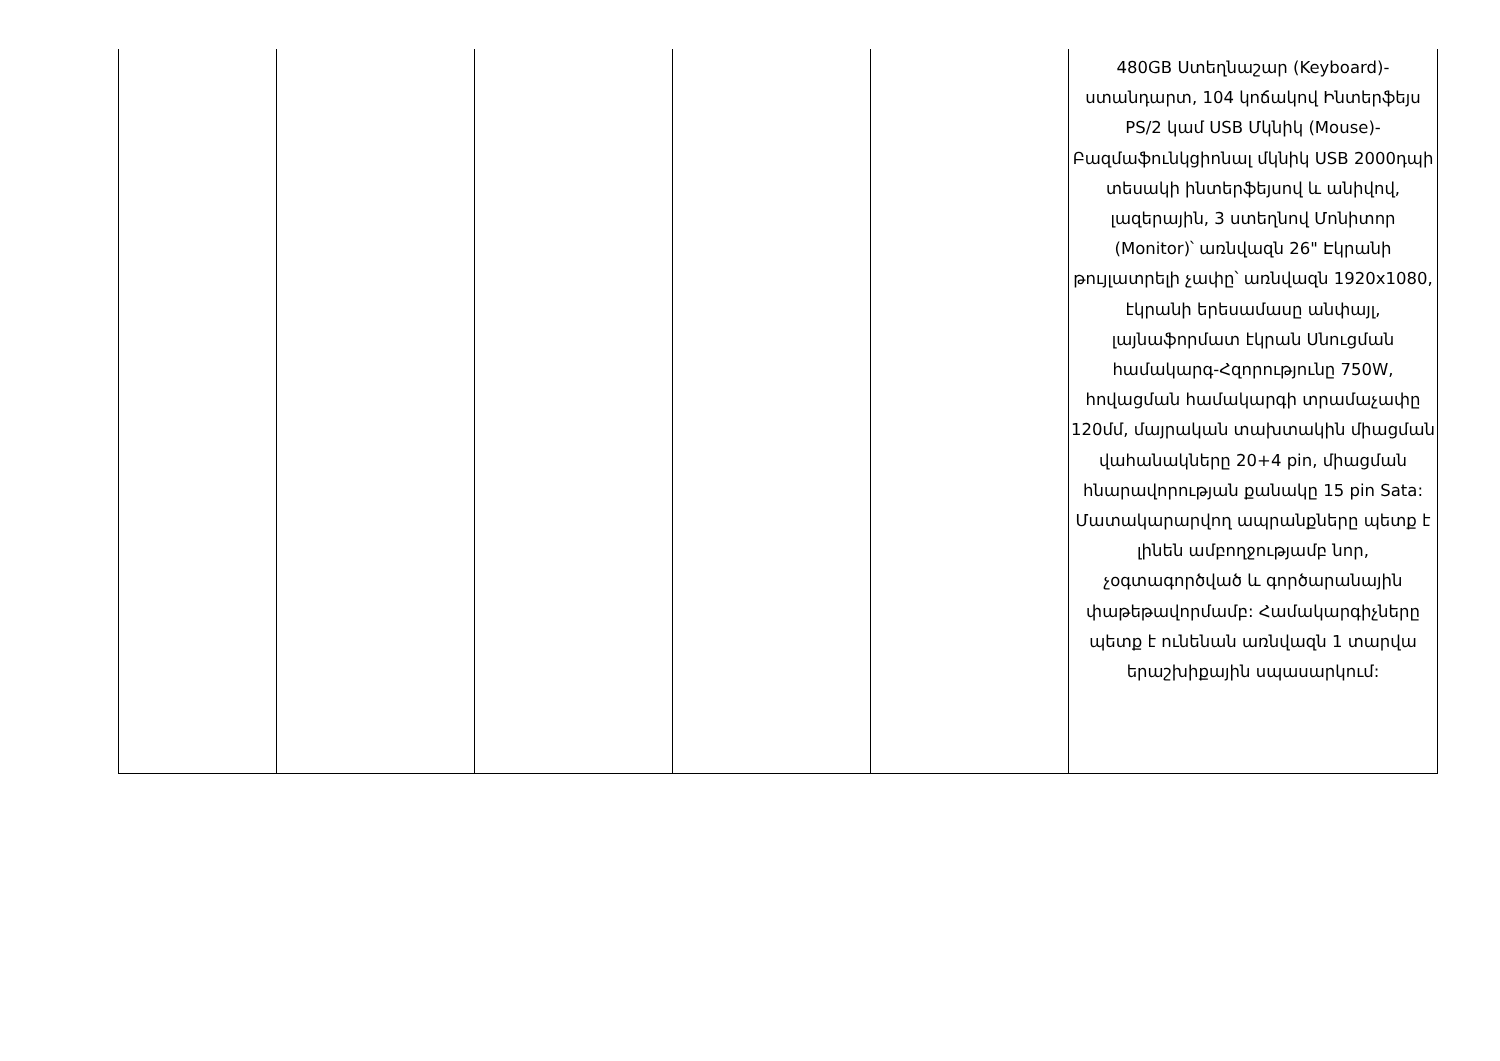| | | | | | 480GB Ստեղնաշար (Keyboard)-ստանդարտ, 104 կոճակով Ինտերֆեյս PS/2 կամ USB Մկնիկ (Mouse)-Բազմաֆունկցիոնալ մկնիկ USB 2000դպի տեսակի ինտերֆեյսով և անիվով, լազերային, 3 ստեղնով Մոնիտոր (Monitor)՝ առնվազն 26" Էկրանի թույլատրելի չափը՝ առնվազն 1920x1080, էկրանի երեսամասը անփայլ, լայնաֆորմատ էկրան Սնուցման համակարգ-Հզորությունը 750W, հովացման համակարգի տրամաչափը 120մմ, մայրական տախտակին միացման վահանակները 20+4 pin, միացման հնարավորության քանակը 15 pin Sata: Մատակարարվող ապրանքները պետք է լինեն ամբողջությամբ նոր, չօգտագործված և գործարանային փաթեթավորմամբ: Համակարգիչները պետք է ունենան առնվազն 1 տարվա երաշխիքային սպասարկում: |